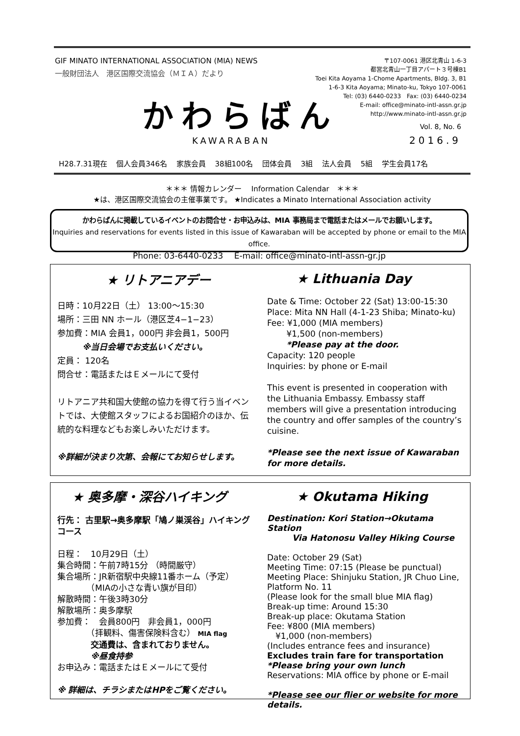GIF MINATO INTERNATIONAL ASSOCIATION (MIA) NEWS
一般財団法人　港区国際交流協会（ＭＩＡ）だより
〒107-0061 港区北青山 1-6-3
都営北青山一丁目アパート３号棟B1
Toei Kita Aoyama 1-Chome Apartments, Bldg. 3, B1
1-6-3 Kita Aoyama; Minato-ku, Tokyo 107-0061
Tel: (03) 6440-0233　Fax: (03) 6440-0234
E-mail: office@minato-intl-assn.gr.jp
http://www.minato-intl-assn.gr.jp
かわらばん
KAWARABAN
Vol. 8, No. 6
2016.9
H28.7.31現在 個人会員346名 家族会員 38組100名 団体会員 3組 法人会員 5組 学生会員17名
＊＊＊ 情報カレンダー　 Information Calendar　＊＊＊
★は、港区国際交流協会の主催事業です。 ★Indicates a Minato International Association activity
かわらばんに掲載しているイベントのお問合せ・お申込みは、MIA 事務局まで電話またはメールでお願いします。
Inquiries and reservations for events listed in this issue of Kawaraban will be accepted by phone or email to the MIA office.
Phone: 03-6440-0233　 E-mail: office@minato-intl-assn-gr.jp
★ リトアニアデー
日時：10月22日（土） 13:00～15:30
場所：三田 NN ホール（港区芝4−1−23）
参加費：MIA 会員1，000円 非会員1，500円
　　　※当日会場でお支払いください。
定員： 120名
問合せ：電話またはＥメールにて受付
リトアニア共和国大使館の協力を得て行う当イベントでは、大使館スタッフによるお国紹介のほか、伝統的な料理などもお楽しみいただけます。
※詳細が決まり次第、会報にてお知らせします。
★ Lithuania Day
Date & Time: October 22 (Sat) 13:00-15:30
Place: Mita NN Hall (4-1-23 Shiba; Minato-ku)
Fee: ¥1,000 (MIA members)
　　 ¥1,500 (non-members)
　　 *Please pay at the door.
Capacity: 120 people
Inquiries: by phone or E-mail
This event is presented in cooperation with the Lithuania Embassy. Embassy staff members will give a presentation introducing the country and offer samples of the country’s cuisine.
*Please see the next issue of Kawaraban for more details.
★ 奥多摩・深谷ハイキング
行先： 古里駅→奥多摩駅「鳩ノ巣渓谷」ハイキングコース
日程：　10月29日（土）
集合時間：午前7時15分 （時間厳守）
集合場所：JR新宿駅中央線11番ホーム（予定）
　　　　（MIAの小さな青い旗が目印）
解散時間：午後3時30分
解散場所：奥多摩駅
参加費：　会員800円　非会員1，000円
　　　　（拝観料、傷害保険料含む） MIA flag
　　　　交通費は、含まれておりません。
　　　　※昼食持参
お申込み：電話またはＥメールにて受付
※ 詳細は、チラシまたはHPをご覧ください。
★ Okutama Hiking
Destination: Kori Station→Okutama Station
　　　Via Hatonosu Valley Hiking Course
Date: October 29 (Sat)
Meeting Time: 07:15 (Please be punctual)
Meeting Place: Shinjuku Station, JR Chuo Line, Platform No. 11
(Please look for the small blue MIA flag)
Break-up time: Around 15:30
Break-up place: Okutama Station
Fee: ¥800 (MIA members)
　¥1,000 (non-members)
(Includes entrance fees and insurance)
Excludes train fare for transportation
*Please bring your own lunch
Reservations: MIA office by phone or E-mail
*Please see our flier or website for more details.